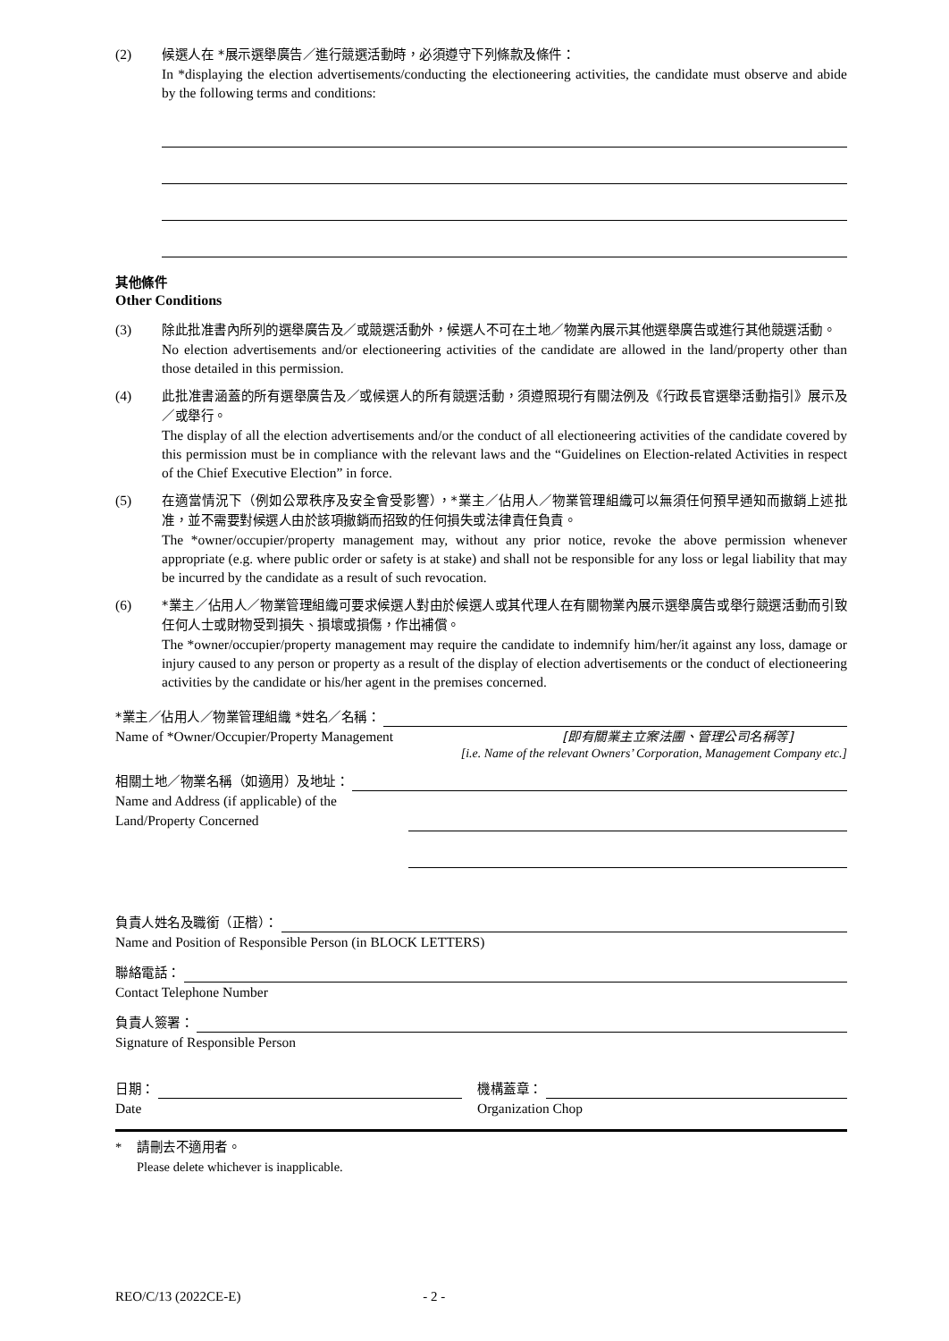(2) 候選人在 *展示選舉廣告／進行競選活動時，必須遵守下列條款及條件：
In *displaying the election advertisements/conducting the electioneering activities, the candidate must observe and abide by the following terms and conditions:
其他條件
Other Conditions
(3) 除此批准書內所列的選舉廣告及／或競選活動外，候選人不可在土地／物業內展示其他選舉廣告或進行其他競選活動。
No election advertisements and/or electioneering activities of the candidate are allowed in the land/property other than those detailed in this permission.
(4) 此批准書涵蓋的所有選舉廣告及／或候選人的所有競選活動，須遵照現行有關法例及《行政長官選舉活動指引》展示及／或舉行。
The display of all the election advertisements and/or the conduct of all electioneering activities of the candidate covered by this permission must be in compliance with the relevant laws and the “Guidelines on Election-related Activities in respect of the Chief Executive Election” in force.
(5) 在適當情況下（例如公眾秩序及安全會受影響），*業主／佔用人／物業管理組織可以無須任何預早通知而撤銷上述批准，並不需要對候選人由於該項撤銷而招致的任何損失或法律責任負責。
The *owner/occupier/property management may, without any prior notice, revoke the above permission whenever appropriate (e.g. where public order or safety is at stake) and shall not be responsible for any loss or legal liability that may be incurred by the candidate as a result of such revocation.
(6) *業主／佔用人／物業管理組織可要求候選人對由於候選人或其代理人在有關物業內展示選舉廣告或舉行競選活動而引致任何人士或財物受到損失、損壞或損傷，作出補償。
The *owner/occupier/property management may require the candidate to indemnify him/her/it against any loss, damage or injury caused to any person or property as a result of the display of election advertisements or the conduct of electioneering activities by the candidate or his/her agent in the premises concerned.
*業主／佔用人／物業管理組織 *姓名／名稱：
Name of *Owner/Occupier/Property Management [即有關業主立案法團、管理公司名稱等]
[i.e. Name of the relevant Owners’ Corporation, Management Company etc.]
相關土地／物業名稱（如適用）及地址：
Name and Address (if applicable) of the
Land/Property Concerned
負責人姓名及職銜（正楷）：
Name and Position of Responsible Person (in BLOCK LETTERS)
聯絡電話：
Contact Telephone Number
負責人簽署：
Signature of Responsible Person
日期：
Date
機構蓋章：
Organization Chop
* 請刪去不適用者。
Please delete whichever is inapplicable.
REO/C/13 (2022CE-E) - 2 -